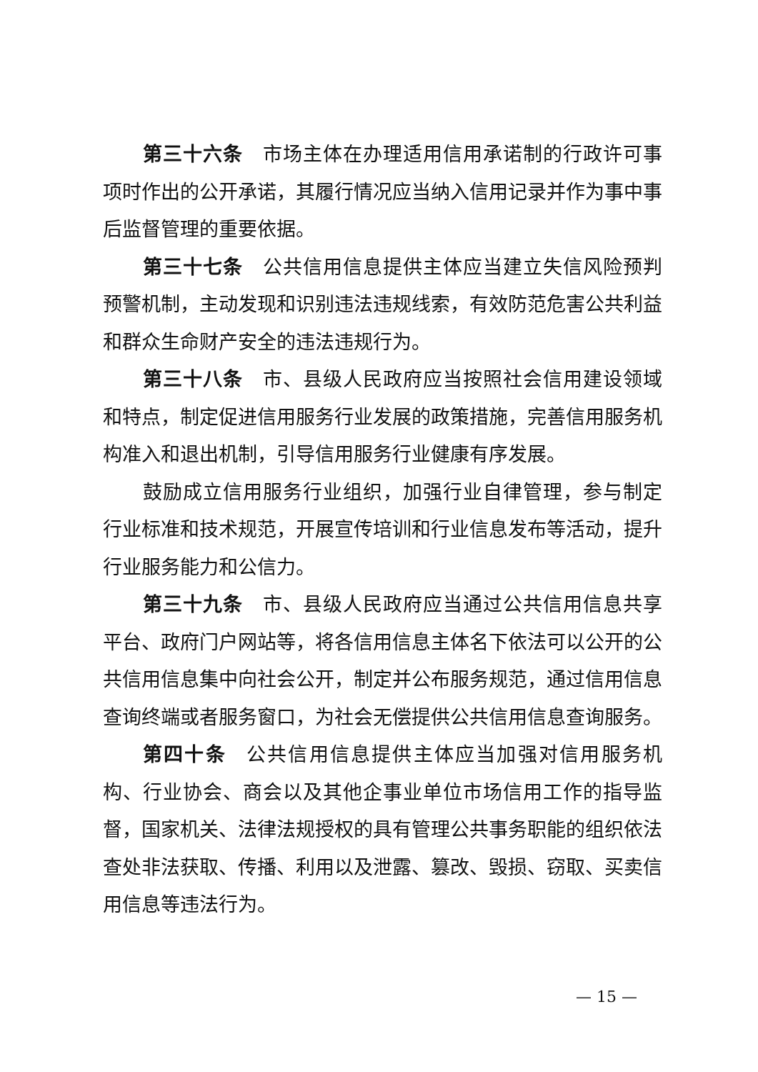第三十六条 市场主体在办理适用信用承诺制的行政许可事项时作出的公开承诺，其履行情况应当纳入信用记录并作为事中事后监督管理的重要依据。
第三十七条 公共信用信息提供主体应当建立失信风险预判预警机制，主动发现和识别违法违规线索，有效防范危害公共利益和群众生命财产安全的违法违规行为。
第三十八条 市、县级人民政府应当按照社会信用建设领域和特点，制定促进信用服务行业发展的政策措施，完善信用服务机构准入和退出机制，引导信用服务行业健康有序发展。
鼓励成立信用服务行业组织，加强行业自律管理，参与制定行业标准和技术规范，开展宣传培训和行业信息发布等活动，提升行业服务能力和公信力。
第三十九条 市、县级人民政府应当通过公共信用信息共享平台、政府门户网站等，将各信用信息主体名下依法可以公开的公共信用信息集中向社会公开，制定并公布服务规范，通过信用信息查询终端或者服务窗口，为社会无偿提供公共信用信息查询服务。
第四十条 公共信用信息提供主体应当加强对信用服务机构、行业协会、商会以及其他企事业单位市场信用工作的指导监督，国家机关、法律法规授权的具有管理公共事务职能的组织依法查处非法获取、传播、利用以及泄露、篡改、毁损、窃取、买卖信用信息等违法行为。
— 15 —